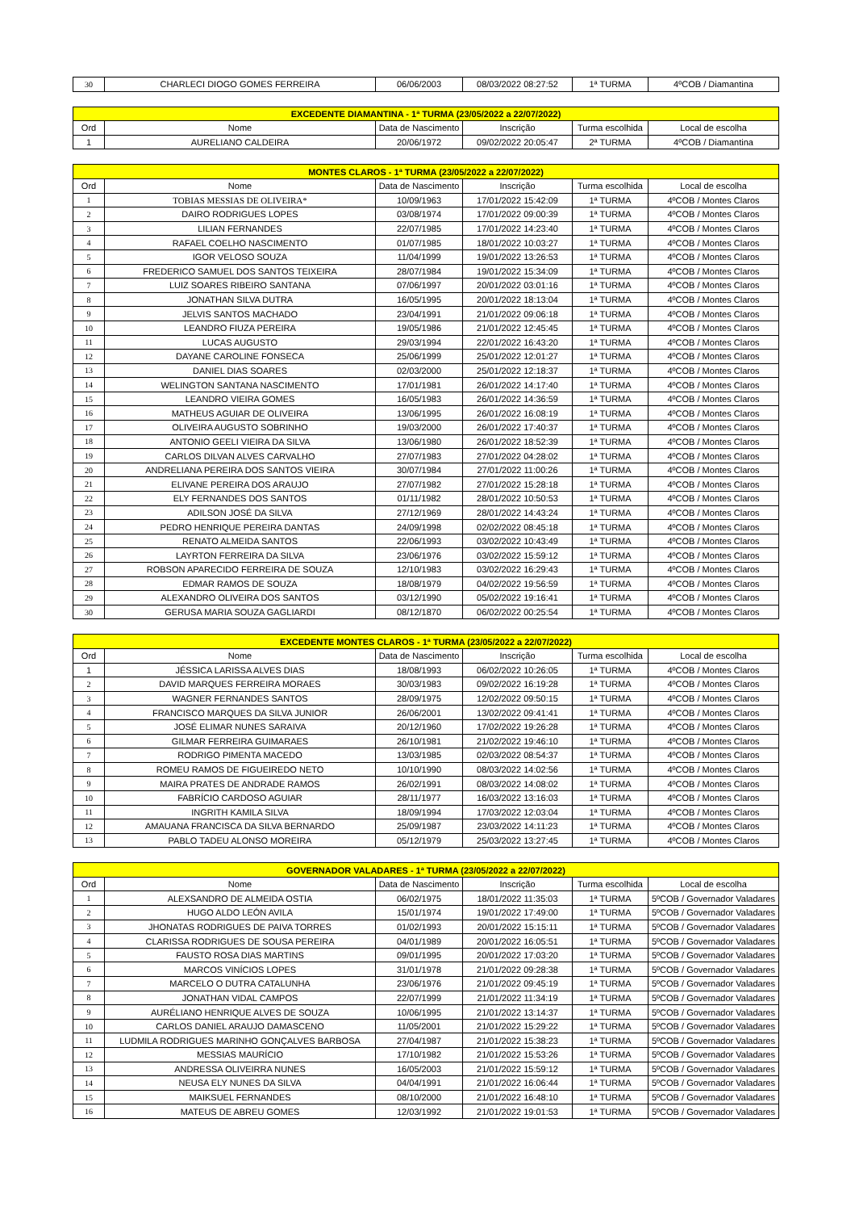| 30 | CHARLECI DIOGO GOMES FERREIRA | 06/06/2003 | 08/03/2022 08:27:52 | 1ª TURMA | 4ºCOB / Diamantina |
| EXCEDENTE DIAMANTINA - 1ª TURMA (23/05/2022 a 22/07/2022) | | | | | |
| Ord | Nome | Data de Nascimento | Inscrição | Turma escolhida | Local de escolha |
| 1 | AURELIANO CALDEIRA | 20/06/1972 | 09/02/2022 20:05:47 | 2ª TURMA | 4ºCOB / Diamantina |
| MONTES CLAROS - 1ª TURMA (23/05/2022 a 22/07/2022) | | | | | |
| Ord | Nome | Data de Nascimento | Inscrição | Turma escolhida | Local de escolha |
| 1 | TOBIAS MESSIAS DE OLIVEIRA* | 10/09/1963 | 17/01/2022 15:42:09 | 1ª TURMA | 4ºCOB / Montes Claros |
| 2 | DAIRO RODRIGUES LOPES | 03/08/1974 | 17/01/2022 09:00:39 | 1ª TURMA | 4ºCOB / Montes Claros |
| 3 | LILIAN FERNANDES | 22/07/1985 | 17/01/2022 14:23:40 | 1ª TURMA | 4ºCOB / Montes Claros |
| 4 | RAFAEL COELHO NASCIMENTO | 01/07/1985 | 18/01/2022 10:03:27 | 1ª TURMA | 4ºCOB / Montes Claros |
| 5 | IGOR VELOSO SOUZA | 11/04/1999 | 19/01/2022 13:26:53 | 1ª TURMA | 4ºCOB / Montes Claros |
| 6 | FREDERICO SAMUEL DOS SANTOS TEIXEIRA | 28/07/1984 | 19/01/2022 15:34:09 | 1ª TURMA | 4ºCOB / Montes Claros |
| 7 | LUIZ SOARES RIBEIRO SANTANA | 07/06/1997 | 20/01/2022 03:01:16 | 1ª TURMA | 4ºCOB / Montes Claros |
| 8 | JONATHAN SILVA DUTRA | 16/05/1995 | 20/01/2022 18:13:04 | 1ª TURMA | 4ºCOB / Montes Claros |
| 9 | JELVIS SANTOS MACHADO | 23/04/1991 | 21/01/2022 09:06:18 | 1ª TURMA | 4ºCOB / Montes Claros |
| 10 | LEANDRO FIUZA PEREIRA | 19/05/1986 | 21/01/2022 12:45:45 | 1ª TURMA | 4ºCOB / Montes Claros |
| 11 | LUCAS AUGUSTO | 29/03/1994 | 22/01/2022 16:43:20 | 1ª TURMA | 4ºCOB / Montes Claros |
| 12 | DAYANE CAROLINE FONSECA | 25/06/1999 | 25/01/2022 12:01:27 | 1ª TURMA | 4ºCOB / Montes Claros |
| 13 | DANIEL DIAS SOARES | 02/03/2000 | 25/01/2022 12:18:37 | 1ª TURMA | 4ºCOB / Montes Claros |
| 14 | WELINGTON SANTANA NASCIMENTO | 17/01/1981 | 26/01/2022 14:17:40 | 1ª TURMA | 4ºCOB / Montes Claros |
| 15 | LEANDRO VIEIRA GOMES | 16/05/1983 | 26/01/2022 14:36:59 | 1ª TURMA | 4ºCOB / Montes Claros |
| 16 | MATHEUS AGUIAR DE OLIVEIRA | 13/06/1995 | 26/01/2022 16:08:19 | 1ª TURMA | 4ºCOB / Montes Claros |
| 17 | OLIVEIRA AUGUSTO SOBRINHO | 19/03/2000 | 26/01/2022 17:40:37 | 1ª TURMA | 4ºCOB / Montes Claros |
| 18 | ANTONIO GEELI VIEIRA DA SILVA | 13/06/1980 | 26/01/2022 18:52:39 | 1ª TURMA | 4ºCOB / Montes Claros |
| 19 | CARLOS DILVAN ALVES CARVALHO | 27/07/1983 | 27/01/2022 04:28:02 | 1ª TURMA | 4ºCOB / Montes Claros |
| 20 | ANDRELIANA PEREIRA DOS SANTOS VIEIRA | 30/07/1984 | 27/01/2022 11:00:26 | 1ª TURMA | 4ºCOB / Montes Claros |
| 21 | ELIVANE PEREIRA DOS ARAUJO | 27/07/1982 | 27/01/2022 15:28:18 | 1ª TURMA | 4ºCOB / Montes Claros |
| 22 | ELY FERNANDES DOS SANTOS | 01/11/1982 | 28/01/2022 10:50:53 | 1ª TURMA | 4ºCOB / Montes Claros |
| 23 | ADILSON JOSÉ DA SILVA | 27/12/1969 | 28/01/2022 14:43:24 | 1ª TURMA | 4ºCOB / Montes Claros |
| 24 | PEDRO HENRIQUE PEREIRA DANTAS | 24/09/1998 | 02/02/2022 08:45:18 | 1ª TURMA | 4ºCOB / Montes Claros |
| 25 | RENATO ALMEIDA SANTOS | 22/06/1993 | 03/02/2022 10:43:49 | 1ª TURMA | 4ºCOB / Montes Claros |
| 26 | LAYRTON FERREIRA DA SILVA | 23/06/1976 | 03/02/2022 15:59:12 | 1ª TURMA | 4ºCOB / Montes Claros |
| 27 | ROBSON APARECIDO FERREIRA DE SOUZA | 12/10/1983 | 03/02/2022 16:29:43 | 1ª TURMA | 4ºCOB / Montes Claros |
| 28 | EDMAR RAMOS DE SOUZA | 18/08/1979 | 04/02/2022 19:56:59 | 1ª TURMA | 4ºCOB / Montes Claros |
| 29 | ALEXANDRO OLIVEIRA DOS SANTOS | 03/12/1990 | 05/02/2022 19:16:41 | 1ª TURMA | 4ºCOB / Montes Claros |
| 30 | GERUSA MARIA SOUZA GAGLIARDI | 08/12/1870 | 06/02/2022 00:25:54 | 1ª TURMA | 4ºCOB / Montes Claros |
| EXCEDENTE MONTES CLAROS - 1ª TURMA (23/05/2022 a 22/07/2022) | | | | | |
| Ord | Nome | Data de Nascimento | Inscrição | Turma escolhida | Local de escolha |
| 1 | JÉSSICA LARISSA ALVES DIAS | 18/08/1993 | 06/02/2022 10:26:05 | 1ª TURMA | 4ºCOB / Montes Claros |
| 2 | DAVID MARQUES FERREIRA MORAES | 30/03/1983 | 09/02/2022 16:19:28 | 1ª TURMA | 4ºCOB / Montes Claros |
| 3 | WAGNER FERNANDES SANTOS | 28/09/1975 | 12/02/2022 09:50:15 | 1ª TURMA | 4ºCOB / Montes Claros |
| 4 | FRANCISCO MARQUES DA SILVA JUNIOR | 26/06/2001 | 13/02/2022 09:41:41 | 1ª TURMA | 4ºCOB / Montes Claros |
| 5 | JOSÉ ELIMAR NUNES SARAIVA | 20/12/1960 | 17/02/2022 19:26:28 | 1ª TURMA | 4ºCOB / Montes Claros |
| 6 | GILMAR FERREIRA GUIMARAES | 26/10/1981 | 21/02/2022 19:46:10 | 1ª TURMA | 4ºCOB / Montes Claros |
| 7 | RODRIGO PIMENTA MACEDO | 13/03/1985 | 02/03/2022 08:54:37 | 1ª TURMA | 4ºCOB / Montes Claros |
| 8 | ROMEU RAMOS DE FIGUEIREDO NETO | 10/10/1990 | 08/03/2022 14:02:56 | 1ª TURMA | 4ºCOB / Montes Claros |
| 9 | MAIRA PRATES DE ANDRADE RAMOS | 26/02/1991 | 08/03/2022 14:08:02 | 1ª TURMA | 4ºCOB / Montes Claros |
| 10 | FABRÍCIO CARDOSO AGUIAR | 28/11/1977 | 16/03/2022 13:16:03 | 1ª TURMA | 4ºCOB / Montes Claros |
| 11 | INGRITH KAMILA SILVA | 18/09/1994 | 17/03/2022 12:03:04 | 1ª TURMA | 4ºCOB / Montes Claros |
| 12 | AMAUANA FRANCISCA DA SILVA BERNARDO | 25/09/1987 | 23/03/2022 14:11:23 | 1ª TURMA | 4ºCOB / Montes Claros |
| 13 | PABLO TADEU ALONSO MOREIRA | 05/12/1979 | 25/03/2022 13:27:45 | 1ª TURMA | 4ºCOB / Montes Claros |
| GOVERNADOR VALADARES - 1ª TURMA (23/05/2022 a 22/07/2022) | | | | | |
| Ord | Nome | Data de Nascimento | Inscrição | Turma escolhida | Local de escolha |
| 1 | ALEXSANDRO DE ALMEIDA OSTIA | 06/02/1975 | 18/01/2022 11:35:03 | 1ª TURMA | 5ºCOB / Governador Valadares |
| 2 | HUGO ALDO LEÓN AVILA | 15/01/1974 | 19/01/2022 17:49:00 | 1ª TURMA | 5ºCOB / Governador Valadares |
| 3 | JHONATAS RODRIGUES DE PAIVA TORRES | 01/02/1993 | 20/01/2022 15:15:11 | 1ª TURMA | 5ºCOB / Governador Valadares |
| 4 | CLARISSA RODRIGUES DE SOUSA PEREIRA | 04/01/1989 | 20/01/2022 16:05:51 | 1ª TURMA | 5ºCOB / Governador Valadares |
| 5 | FAUSTO ROSA DIAS MARTINS | 09/01/1995 | 20/01/2022 17:03:20 | 1ª TURMA | 5ºCOB / Governador Valadares |
| 6 | MARCOS VINÍCIOS LOPES | 31/01/1978 | 21/01/2022 09:28:38 | 1ª TURMA | 5ºCOB / Governador Valadares |
| 7 | MARCELO O DUTRA CATALUNHA | 23/06/1976 | 21/01/2022 09:45:19 | 1ª TURMA | 5ºCOB / Governador Valadares |
| 8 | JONATHAN VIDAL CAMPOS | 22/07/1999 | 21/01/2022 11:34:19 | 1ª TURMA | 5ºCOB / Governador Valadares |
| 9 | AURÉLIANO HENRIQUE ALVES DE SOUZA | 10/06/1995 | 21/01/2022 13:14:37 | 1ª TURMA | 5ºCOB / Governador Valadares |
| 10 | CARLOS DANIEL ARAUJO DAMASCENO | 11/05/2001 | 21/01/2022 15:29:22 | 1ª TURMA | 5ºCOB / Governador Valadares |
| 11 | LUDMILA RODRIGUES MARINHO GONÇALVES BARBOSA | 27/04/1987 | 21/01/2022 15:38:23 | 1ª TURMA | 5ºCOB / Governador Valadares |
| 12 | MESSIAS MAURÍCIO | 17/10/1982 | 21/01/2022 15:53:26 | 1ª TURMA | 5ºCOB / Governador Valadares |
| 13 | ANDRESSA OLIVEIRRA NUNES | 16/05/2003 | 21/01/2022 15:59:12 | 1ª TURMA | 5ºCOB / Governador Valadares |
| 14 | NEUSA ELY NUNES DA SILVA | 04/04/1991 | 21/01/2022 16:06:44 | 1ª TURMA | 5ºCOB / Governador Valadares |
| 15 | MAIKSUEL FERNANDES | 08/10/2000 | 21/01/2022 16:48:10 | 1ª TURMA | 5ºCOB / Governador Valadares |
| 16 | MATEUS DE ABREU GOMES | 12/03/1992 | 21/01/2022 19:01:53 | 1ª TURMA | 5ºCOB / Governador Valadares |